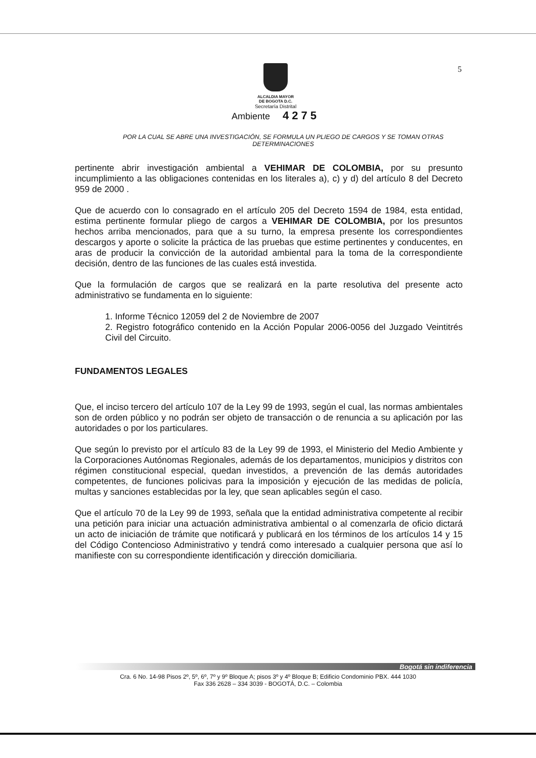5
ALCALDIA MAYOR
DE BOGOTA D.C.
Secretaría Distrital
Ambiente 4275
POR LA CUAL SE ABRE UNA INVESTIGACIÓN, SE FORMULA UN PLIEGO DE CARGOS Y SE TOMAN OTRAS DETERMINACIONES
pertinente abrir investigación ambiental a VEHIMAR DE COLOMBIA, por su presunto incumplimiento a las obligaciones contenidas en los literales a), c) y d) del artículo 8 del Decreto 959 de 2000 .
Que de acuerdo con lo consagrado en el artículo 205 del Decreto 1594 de 1984, esta entidad, estima pertinente formular pliego de cargos a VEHIMAR DE COLOMBIA, por los presuntos hechos arriba mencionados, para que a su turno, la empresa presente los correspondientes descargos y aporte o solicite la práctica de las pruebas que estime pertinentes y conducentes, en aras de producir la convicción de la autoridad ambiental para la toma de la correspondiente decisión, dentro de las funciones de las cuales está investida.
Que la formulación de cargos que se realizará en la parte resolutiva del presente acto administrativo se fundamenta en lo siguiente:
1. Informe Técnico 12059 del 2 de Noviembre de 2007
2. Registro fotográfico contenido en la Acción Popular 2006-0056 del Juzgado Veintitrés Civil del Circuito.
FUNDAMENTOS LEGALES
Que, el inciso tercero del artículo 107 de la Ley 99 de 1993, según el cual, las normas ambientales son de orden público y no podrán ser objeto de transacción o de renuncia a su aplicación por las autoridades o por los particulares.
Que según lo previsto por el artículo 83 de la Ley 99 de 1993, el Ministerio del Medio Ambiente y la Corporaciones Autónomas Regionales, además de los departamentos, municipios y distritos con régimen constitucional especial, quedan investidos, a prevención de las demás autoridades competentes, de funciones policivas para la imposición y ejecución de las medidas de policía, multas y sanciones establecidas por la ley, que sean aplicables según el caso.
Que el artículo 70 de la Ley 99 de 1993, señala que la entidad administrativa competente al recibir una petición para iniciar una actuación administrativa ambiental o al comenzarla de oficio dictará un acto de iniciación de trámite que notificará y publicará en los términos de los artículos 14 y 15 del Código Contencioso Administrativo y tendrá como interesado a cualquier persona que así lo manifieste con su correspondiente identificación y dirección domiciliaria.
Bogotá sin indiferencia
Cra. 6 No. 14-98 Pisos 2º, 5º, 6º, 7º y 9º Bloque A; pisos 3º y 4º Bloque B; Edificio Condominio PBX. 444 1030
Fax 336 2628 – 334 3039 - BOGOTÁ, D.C. – Colombia